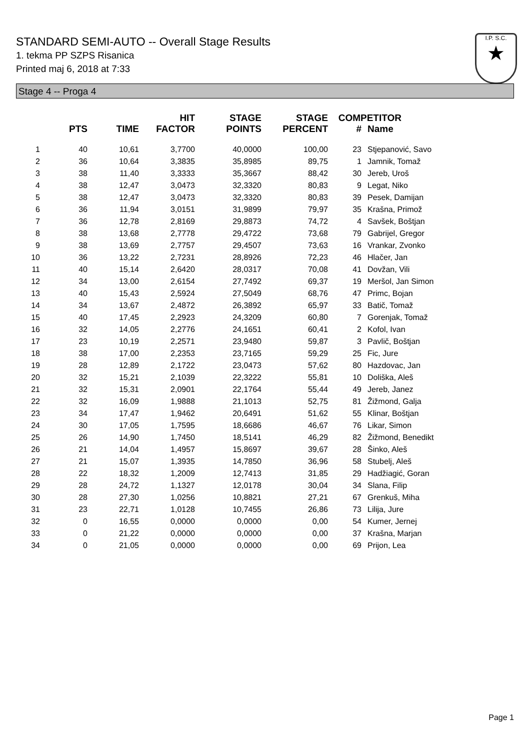STANDARD SEMI-AUTO -- Overall Stage Results
1. tekma PP SZPS Risanica
Printed maj 6, 2018 at 7:33
I.P. S.C.
★
Stage 4 -- Proga 4
| | PTS | TIME | HIT FACTOR | STAGE POINTS | STAGE PERCENT | COMPETITOR # | Name |
| --- | --- | --- | --- | --- | --- | --- | --- |
| 1 | 40 | 10,61 | 3,7700 | 40,0000 | 100,00 | 23 | Stjepanović, Savo |
| 2 | 36 | 10,64 | 3,3835 | 35,8985 | 89,75 | 1 | Jamnik, Tomaž |
| 3 | 38 | 11,40 | 3,3333 | 35,3667 | 88,42 | 30 | Jereb, Uroš |
| 4 | 38 | 12,47 | 3,0473 | 32,3320 | 80,83 | 9 | Legat, Niko |
| 5 | 38 | 12,47 | 3,0473 | 32,3320 | 80,83 | 39 | Pesek, Damijan |
| 6 | 36 | 11,94 | 3,0151 | 31,9899 | 79,97 | 35 | Krašna, Primož |
| 7 | 36 | 12,78 | 2,8169 | 29,8873 | 74,72 | 4 | Savšek, Boštjan |
| 8 | 38 | 13,68 | 2,7778 | 29,4722 | 73,68 | 79 | Gabrijel, Gregor |
| 9 | 38 | 13,69 | 2,7757 | 29,4507 | 73,63 | 16 | Vrankar, Zvonko |
| 10 | 36 | 13,22 | 2,7231 | 28,8926 | 72,23 | 46 | Hlačer, Jan |
| 11 | 40 | 15,14 | 2,6420 | 28,0317 | 70,08 | 41 | Dovžan, Vili |
| 12 | 34 | 13,00 | 2,6154 | 27,7492 | 69,37 | 19 | Meršol, Jan Simon |
| 13 | 40 | 15,43 | 2,5924 | 27,5049 | 68,76 | 47 | Primc, Bojan |
| 14 | 34 | 13,67 | 2,4872 | 26,3892 | 65,97 | 33 | Batič, Tomaž |
| 15 | 40 | 17,45 | 2,2923 | 24,3209 | 60,80 | 7 | Gorenjak, Tomaž |
| 16 | 32 | 14,05 | 2,2776 | 24,1651 | 60,41 | 2 | Kofol, Ivan |
| 17 | 23 | 10,19 | 2,2571 | 23,9480 | 59,87 | 3 | Pavlič, Boštjan |
| 18 | 38 | 17,00 | 2,2353 | 23,7165 | 59,29 | 25 | Fic, Jure |
| 19 | 28 | 12,89 | 2,1722 | 23,0473 | 57,62 | 80 | Hazdovac, Jan |
| 20 | 32 | 15,21 | 2,1039 | 22,3222 | 55,81 | 10 | Doliška, Aleš |
| 21 | 32 | 15,31 | 2,0901 | 22,1764 | 55,44 | 49 | Jereb, Janez |
| 22 | 32 | 16,09 | 1,9888 | 21,1013 | 52,75 | 81 | Žižmond, Galja |
| 23 | 34 | 17,47 | 1,9462 | 20,6491 | 51,62 | 55 | Klinar, Boštjan |
| 24 | 30 | 17,05 | 1,7595 | 18,6686 | 46,67 | 76 | Likar, Simon |
| 25 | 26 | 14,90 | 1,7450 | 18,5141 | 46,29 | 82 | Žižmond, Benedikt |
| 26 | 21 | 14,04 | 1,4957 | 15,8697 | 39,67 | 28 | Šinko, Aleš |
| 27 | 21 | 15,07 | 1,3935 | 14,7850 | 36,96 | 58 | Stubelj, Aleš |
| 28 | 22 | 18,32 | 1,2009 | 12,7413 | 31,85 | 29 | Hadžiagić, Goran |
| 29 | 28 | 24,72 | 1,1327 | 12,0178 | 30,04 | 34 | Slana, Filip |
| 30 | 28 | 27,30 | 1,0256 | 10,8821 | 27,21 | 67 | Grenkuš, Miha |
| 31 | 23 | 22,71 | 1,0128 | 10,7455 | 26,86 | 73 | Lilija, Jure |
| 32 | 0 | 16,55 | 0,0000 | 0,0000 | 0,00 | 54 | Kumer, Jernej |
| 33 | 0 | 21,22 | 0,0000 | 0,0000 | 0,00 | 37 | Krašna, Marjan |
| 34 | 0 | 21,05 | 0,0000 | 0,0000 | 0,00 | 69 | Prijon, Lea |
Page 1